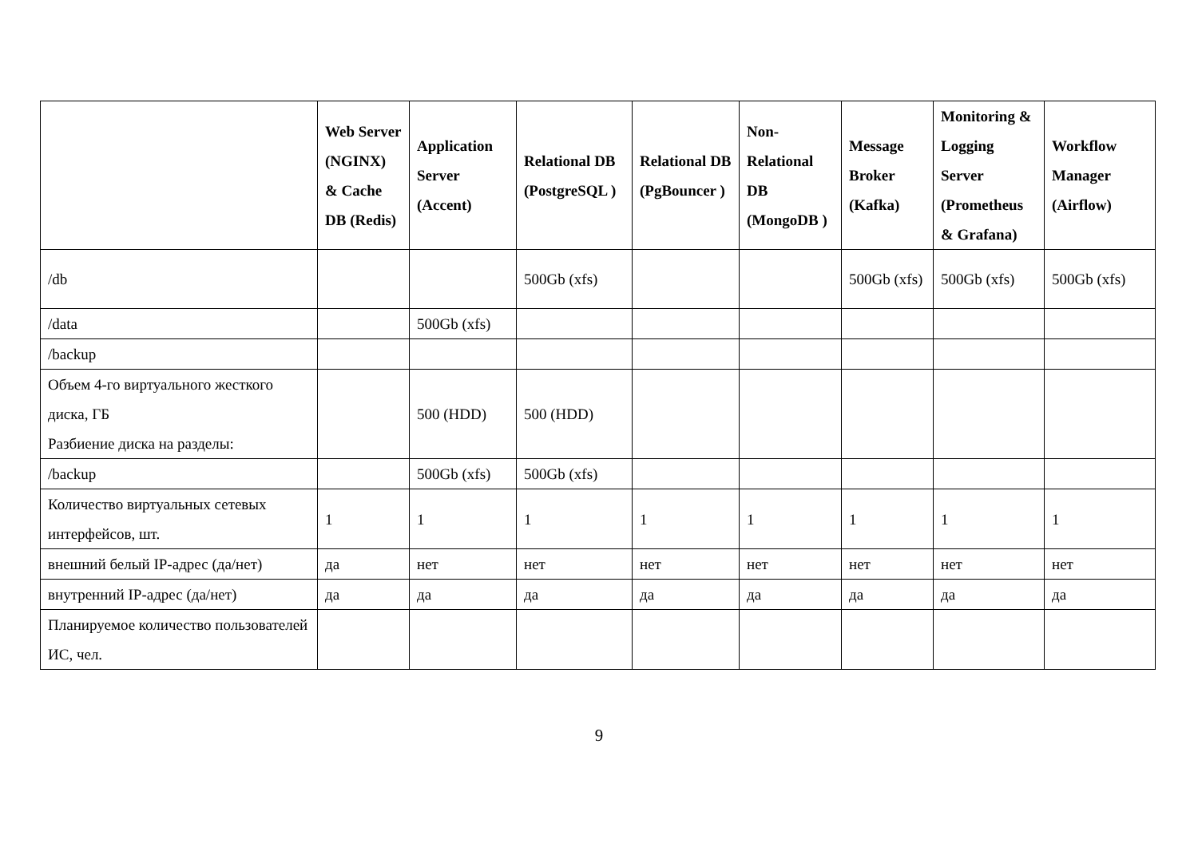| | Web Server (NGINX) & Cache DB (Redis) | Application Server (Accent) | Relational DB (PostgreSQL ) | Relational DB (PgBouncer ) | Non-Relational DB (MongoDB ) | Message Broker (Kafka) | Monitoring & Logging Server (Prometheus & Grafana) | Workflow Manager (Airflow) |
| --- | --- | --- | --- | --- | --- | --- | --- | --- |
| /db | | | 500Gb (xfs) | | | 500Gb (xfs) | 500Gb (xfs) | 500Gb (xfs) |
| /data | | 500Gb (xfs) | | | | | | |
| /backup | | | | | | | | |
| Объем 4-го виртуального жесткого диска, ГБ Разбиение диска на разделы: | | 500 (HDD) | 500 (HDD) | | | | | |
| /backup | | 500Gb (xfs) | 500Gb (xfs) | | | | | |
| Количество виртуальных сетевых интерфейсов, шт. | 1 | 1 | 1 | 1 | 1 | 1 | 1 | 1 |
| внешний белый IP-адрес (да/нет) | да | нет | нет | нет | нет | нет | нет | нет |
| внутренний IP-адрес (да/нет) | да | да | да | да | да | да | да | да |
| Планируемое количество пользователей ИС, чел. | | | | | | | | |
9